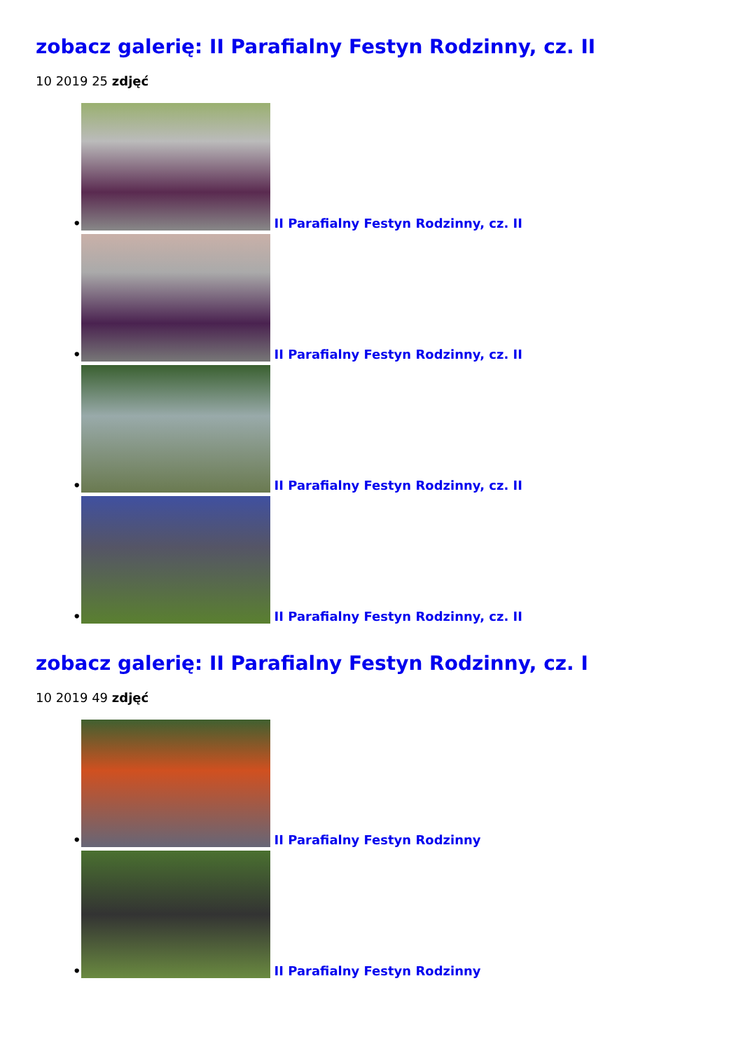zobacz galerię: II Parafialny Festyn Rodzinny, cz. II
10 2019 25 zdjęć
• II Parafialny Festyn Rodzinny, cz. II
• II Parafialny Festyn Rodzinny, cz. II
• II Parafialny Festyn Rodzinny, cz. II
• II Parafialny Festyn Rodzinny, cz. II
zobacz galerię: II Parafialny Festyn Rodzinny, cz. I
10 2019 49 zdjęć
• II Parafialny Festyn Rodzinny
• II Parafialny Festyn Rodzinny